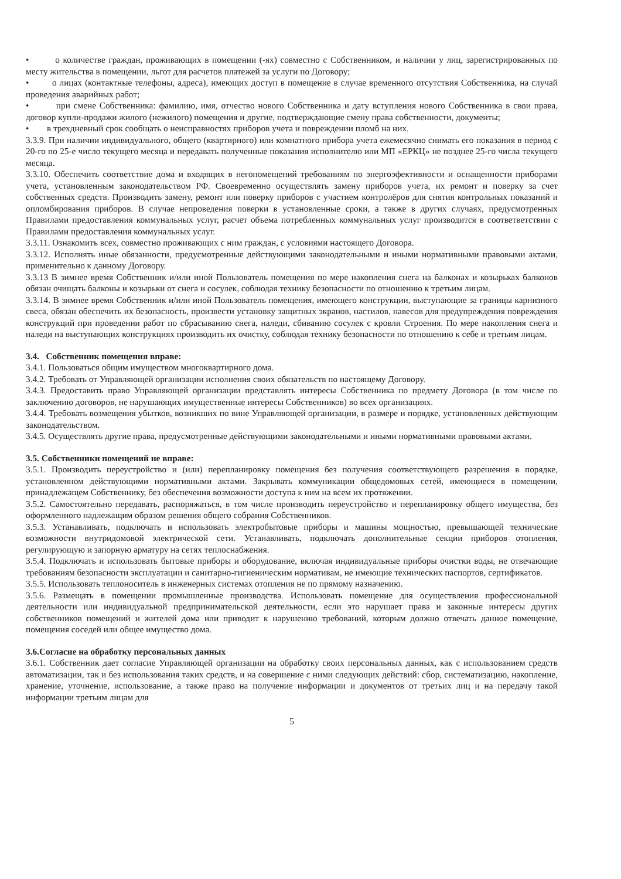• о количестве граждан, проживающих в помещении (-ях) совместно с Собственником, и наличии у лиц, зарегистрированных по месту жительства в помещении, льгот для расчетов платежей за услуги по Договору;
• о лицах (контактные телефоны, адреса), имеющих доступ в помещение в случае временного отсутствия Собственника, на случай проведения аварийных работ;
• при смене Собственника: фамилию, имя, отчество нового Собственника и дату вступления нового Собственника в свои права, договор купли-продажи жилого (нежилого) помещения и другие, подтверждающие смену права собственности, документы;
• в трехдневный срок сообщать о неисправностях приборов учета и повреждении пломб на них.
3.3.9. При наличии индивидуального, общего (квартирного) или комнатного прибора учета ежемесячно снимать его показания в период с 20-го по 25-е число текущего месяца и передавать полученные показания исполнителю или МП «ЕРКЦ» не позднее 25-го числа текущего месяца.
3.3.10. Обеспечить соответствие дома и входящих в негопомещений требованиям по энергоэфективности и оснащенности приборами учета, установленным законодательством РФ. Своевременно осуществлять замену приборов учета, их ремонт и поверку за счет собственных средств. Производить замену, ремонт или поверку приборов с участием контролёров для снятия контрольных показаний и опломбирования приборов. В случае непроведения поверки в установленные сроки, а также в других случаях, предусмотренных Правилами предоставления коммунальных услуг, расчет объема потребленных коммунальных услуг производится в соответветствии с Правилами предоставления коммунальных услуг.
3.3.11. Ознакомить всех, совместно проживающих с ним граждан, с условиями настоящего Договора.
3.3.12. Исполнять иные обязанности, предусмотренные действующими законодательными и иными нормативными правовыми актами, применительно к данному Договору.
3.3.13 В зимнее время Собственник и/или иной Пользователь помещения по мере накопления снега на балконах и козырьках балконов обязан очищать балконы и козырьки от снега и сосулек, соблюдая технику безопасности по отношению к третьим лицам.
3.3.14. В зимнее время Собственник и/или иной Пользователь помещения, имеющего конструкции, выступающие за границы карнизного свеса, обязан обеспечить их безопасность, произвести установку защитных экранов, настилов, навесов для предупреждения повреждения конструкций при проведении работ по сбрасыванию снега, наледи, сбиванию сосулек с кровли Строения. По мере накопления снега и наледи на выступающих конструкциях производить их очистку, соблюдая технику безопасности по отношению к себе и третьим лицам.
3.4. Собственник помещения вправе:
3.4.1. Пользоваться общим имуществом многоквартирного дома.
3.4.2. Требовать от Управляющей организации исполнения своих обязательств по настоящему Договору.
3.4.3. Предоставить право Управляющей организации представлять интересы Собственника по предмету Договора (в том числе по заключению договоров, не нарушающих имущественные интересы Собственников) во всех организациях.
3.4.4. Требовать возмещения убытков, возникших по вине Управляющей организации, в размере и порядке, установленных действующим законодательством.
3.4.5. Осуществлять другие права, предусмотренные действующими законодательными и иными нормативными правовыми актами.
3.5. Собственники помещений не вправе:
3.5.1. Производить переустройство и (или) перепланировку помещения без получения соответствующего разрешения в порядке, установленном действующими нормативными актами. Закрывать коммуникации общедомовых сетей, имеющиеся в помещении, принадлежащем Собственнику, без обеспечения возможности доступа к ним на всем их протяжении.
3.5.2. Самостоятельно передавать, распоряжаться, в том числе производить переустройство и перепланировку общего имущества, без оформленного надлежащим образом решения общего собрания Собственников.
3.5.3. Устанавливать, подключать и использовать электробытовые приборы и машины мощностью, превышающей технические возможности внутридомовой электрической сети. Устанавливать, подключать дополнительные секции приборов отопления, регулирующую и запорную арматуру на сетях теплоснабжения.
3.5.4. Подключать и использовать бытовые приборы и оборудование, включая индивидуальные приборы очистки воды, не отвечающие требованиям безопасности эксплуатации и санитарно-гигиеническим нормативам, не имеющие технических паспортов, сертификатов.
3.5.5. Использовать теплоноситель в инженерных системах отопления не по прямому назначению.
3.5.6. Размещать в помещении промышленные производства. Использовать помещение для осуществления профессиональной деятельности или индивидуальной предпринимательской деятельности, если это нарушает права и законные интересы других собственников помещений и жителей дома или приводит к нарушению требований, которым должно отвечать данное помещение, помещения соседей или общее имущество дома.
3.6.Согласие на обработку персональных данных
3.6.1. Собственник дает согласие Управляющей организации на обработку своих персональных данных, как с использованием средств автоматизации, так и без использования таких средств, и на совершение с ними следующих действий: сбор, систематизацию, накопление, хранение, уточнение, использование, а также право на получение информации и документов от третьих лиц и на передачу такой информации третьим лицам для
5